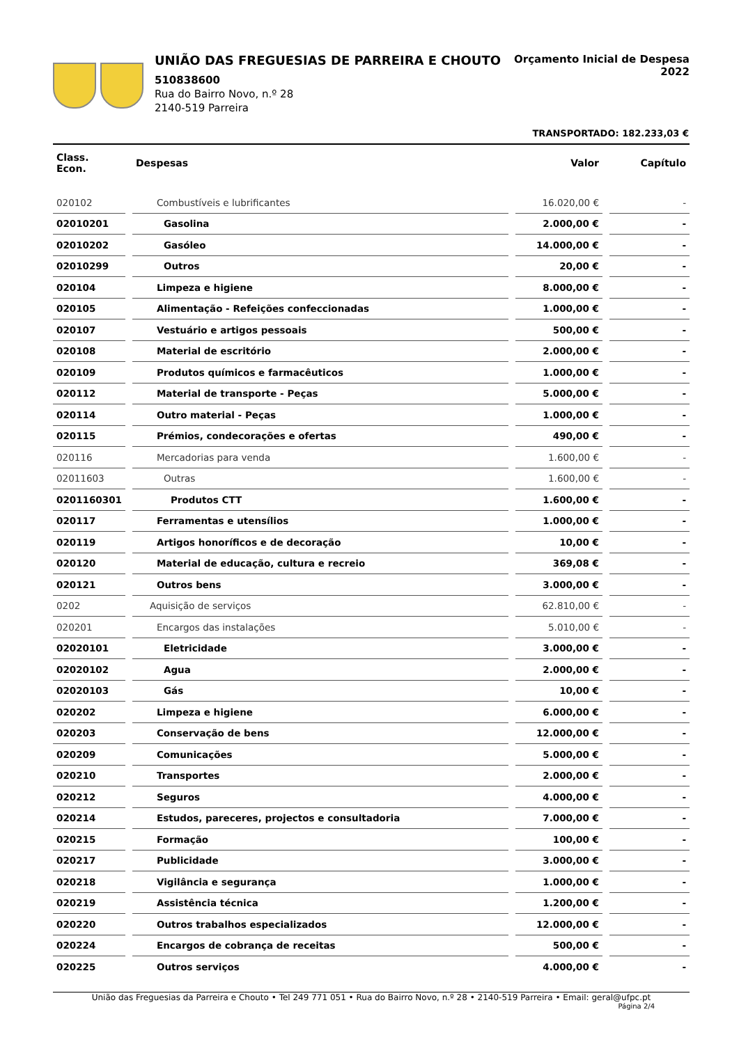UNIÃO DAS FREGUESIAS DE PARREIRA E CHOUTO
510838600
Rua do Bairro Novo, n.º 28
2140-519 Parreira
Orçamento Inicial de Despesa
2022
TRANSPORTADO: 182.233,03 €
| Class. Econ. | | Despesas | | Valor | | Capítulo |
| --- | --- | --- | --- | --- | --- | --- |
| 020102 | | Combustíveis e lubrificantes | | 16.020,00 € | | - |
| 02010201 | | Gasolina | | 2.000,00 € | | - |
| 02010202 | | Gasóleo | | 14.000,00 € | | - |
| 02010299 | | Outros | | 20,00 € | | - |
| 020104 | | Limpeza e higiene | | 8.000,00 € | | - |
| 020105 | | Alimentação - Refeições confeccionadas | | 1.000,00 € | | - |
| 020107 | | Vestuário e artigos pessoais | | 500,00 € | | - |
| 020108 | | Material de escritório | | 2.000,00 € | | - |
| 020109 | | Produtos químicos e farmacêuticos | | 1.000,00 € | | - |
| 020112 | | Material de transporte - Peças | | 5.000,00 € | | - |
| 020114 | | Outro material - Peças | | 1.000,00 € | | - |
| 020115 | | Prémios, condecorações e ofertas | | 490,00 € | | - |
| 020116 | | Mercadorias para venda | | 1.600,00 € | | - |
| 02011603 | | Outras | | 1.600,00 € | | - |
| 0201160301 | | Produtos CTT | | 1.600,00 € | | - |
| 020117 | | Ferramentas e utensílios | | 1.000,00 € | | - |
| 020119 | | Artigos honoríficos e de decoração | | 10,00 € | | - |
| 020120 | | Material de educação, cultura e recreio | | 369,08 € | | - |
| 020121 | | Outros bens | | 3.000,00 € | | - |
| 0202 | | Aquisição de serviços | | 62.810,00 € | | - |
| 020201 | | Encargos das instalações | | 5.010,00 € | | - |
| 02020101 | | Eletricidade | | 3.000,00 € | | - |
| 02020102 | | Agua | | 2.000,00 € | | - |
| 02020103 | | Gás | | 10,00 € | | - |
| 020202 | | Limpeza e higiene | | 6.000,00 € | | - |
| 020203 | | Conservação de bens | | 12.000,00 € | | - |
| 020209 | | Comunicações | | 5.000,00 € | | - |
| 020210 | | Transportes | | 2.000,00 € | | - |
| 020212 | | Seguros | | 4.000,00 € | | - |
| 020214 | | Estudos, pareceres, projectos e consultadoria | | 7.000,00 € | | - |
| 020215 | | Formação | | 100,00 € | | - |
| 020217 | | Publicidade | | 3.000,00 € | | - |
| 020218 | | Vigilância e segurança | | 1.000,00 € | | - |
| 020219 | | Assistência técnica | | 1.200,00 € | | - |
| 020220 | | Outros trabalhos especializados | | 12.000,00 € | | - |
| 020224 | | Encargos de cobrança de receitas | | 500,00 € | | - |
| 020225 | | Outros serviços | | 4.000,00 € | | - |
União das Freguesias da Parreira e Chouto • Tel 249 771 051 • Rua do Bairro Novo, n.º 28 • 2140-519 Parreira • Email: geral@ufpc.pt
Página 2/4